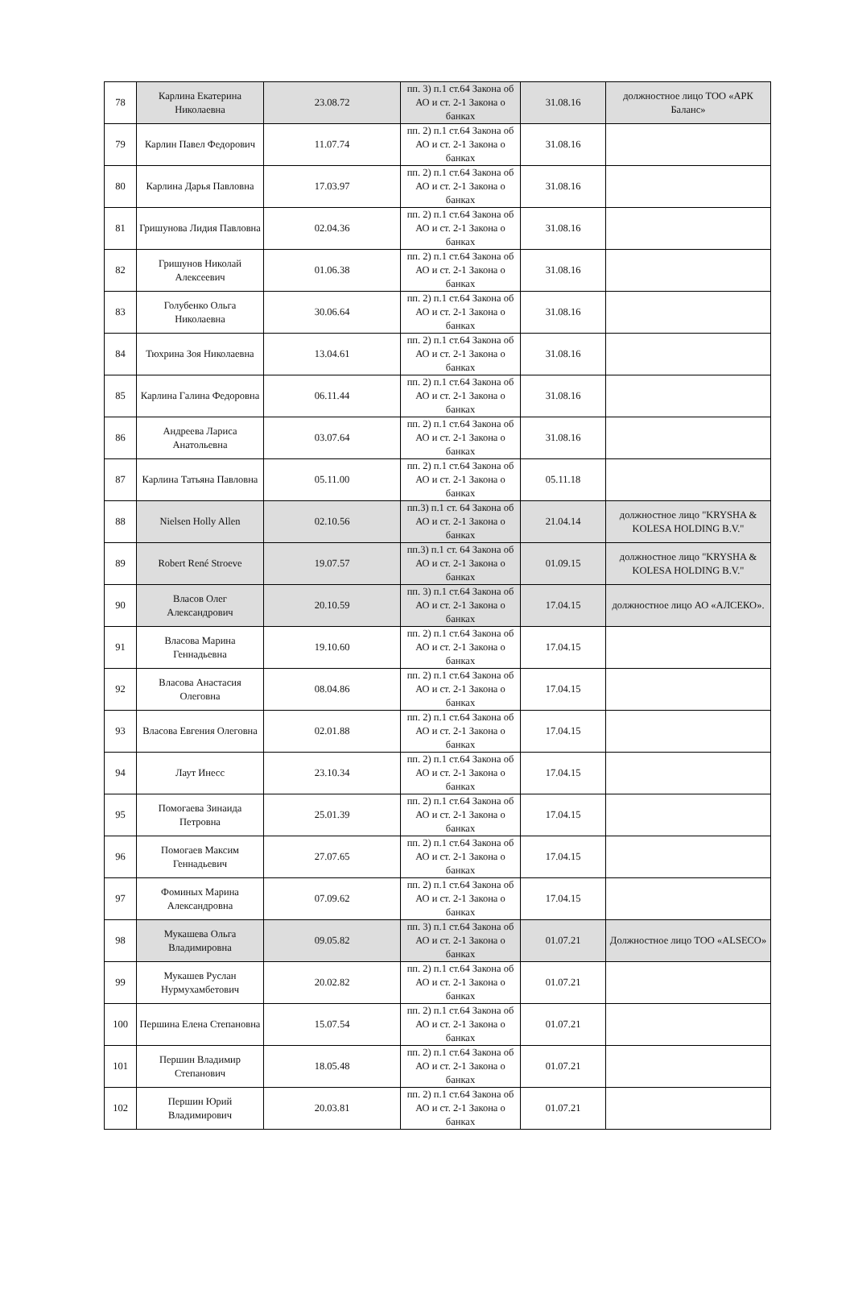| 78 | Карлина Екатерина Николаевна | 23.08.72 | пп. 3) п.1 ст.64 Закона об АО и ст. 2-1 Закона о банках | 31.08.16 | должностное лицо ТОО «АРК Баланс» |
| 79 | Карлин Павел Федорович | 11.07.74 | пп. 2) п.1 ст.64 Закона об АО и ст. 2-1 Закона о банках | 31.08.16 | |
| 80 | Карлина Дарья Павловна | 17.03.97 | пп. 2) п.1 ст.64 Закона об АО и ст. 2-1 Закона о банках | 31.08.16 | |
| 81 | Гришунова Лидия Павловна | 02.04.36 | пп. 2) п.1 ст.64 Закона об АО и ст. 2-1 Закона о банках | 31.08.16 | |
| 82 | Гришунов Николай Алексеевич | 01.06.38 | пп. 2) п.1 ст.64 Закона об АО и ст. 2-1 Закона о банках | 31.08.16 | |
| 83 | Голубенко Ольга Николаевна | 30.06.64 | пп. 2) п.1 ст.64 Закона об АО и ст. 2-1 Закона о банках | 31.08.16 | |
| 84 | Тюхрина Зоя Николаевна | 13.04.61 | пп. 2) п.1 ст.64 Закона об АО и ст. 2-1 Закона о банках | 31.08.16 | |
| 85 | Карлина Галина Федоровна | 06.11.44 | пп. 2) п.1 ст.64 Закона об АО и ст. 2-1 Закона о банках | 31.08.16 | |
| 86 | Андреева Лариса Анатольевна | 03.07.64 | пп. 2) п.1 ст.64 Закона об АО и ст. 2-1 Закона о банках | 31.08.16 | |
| 87 | Карлина Татьяна Павловна | 05.11.00 | пп. 2) п.1 ст.64 Закона об АО и ст. 2-1 Закона о банках | 05.11.18 | |
| 88 | Nielsen Holly Allen | 02.10.56 | пп.3) п.1 ст. 64 Закона об АО и ст. 2-1 Закона о банках | 21.04.14 | должностное лицо "KRYSHA & KOLESA HOLDING B.V." |
| 89 | Robert René Stroeve | 19.07.57 | пп.3) п.1 ст. 64 Закона об АО и ст. 2-1 Закона о банках | 01.09.15 | должностное лицо "KRYSHA & KOLESA HOLDING B.V." |
| 90 | Власов Олег Александрович | 20.10.59 | пп. 3) п.1 ст.64 Закона об АО и ст. 2-1 Закона о банках | 17.04.15 | должностное лицо АО «АЛСЕКО». |
| 91 | Власова Марина Геннадьевна | 19.10.60 | пп. 2) п.1 ст.64 Закона об АО и ст. 2-1 Закона о банках | 17.04.15 | |
| 92 | Власова Анастасия Олеговна | 08.04.86 | пп. 2) п.1 ст.64 Закона об АО и ст. 2-1 Закона о банках | 17.04.15 | |
| 93 | Власова Евгения Олеговна | 02.01.88 | пп. 2) п.1 ст.64 Закона об АО и ст. 2-1 Закона о банках | 17.04.15 | |
| 94 | Лаут Инесс | 23.10.34 | пп. 2) п.1 ст.64 Закона об АО и ст. 2-1 Закона о банках | 17.04.15 | |
| 95 | Помогаева Зинаида Петровна | 25.01.39 | пп. 2) п.1 ст.64 Закона об АО и ст. 2-1 Закона о банках | 17.04.15 | |
| 96 | Помогаев Максим Геннадьевич | 27.07.65 | пп. 2) п.1 ст.64 Закона об АО и ст. 2-1 Закона о банках | 17.04.15 | |
| 97 | Фоминых Марина Александровна | 07.09.62 | пп. 2) п.1 ст.64 Закона об АО и ст. 2-1 Закона о банках | 17.04.15 | |
| 98 | Мукашева Ольга Владимировна | 09.05.82 | пп. 3) п.1 ст.64 Закона об АО и ст. 2-1 Закона о банках | 01.07.21 | Должностное лицо ТОО «ALSECO» |
| 99 | Мукашев Руслан Нурмухамбетович | 20.02.82 | пп. 2) п.1 ст.64 Закона об АО и ст. 2-1 Закона о банках | 01.07.21 | |
| 100 | Першина Елена Степановна | 15.07.54 | пп. 2) п.1 ст.64 Закона об АО и ст. 2-1 Закона о банках | 01.07.21 | |
| 101 | Першин Владимир Степанович | 18.05.48 | пп. 2) п.1 ст.64 Закона об АО и ст. 2-1 Закона о банках | 01.07.21 | |
| 102 | Першин Юрий Владимирович | 20.03.81 | пп. 2) п.1 ст.64 Закона об АО и ст. 2-1 Закона о банках | 01.07.21 | |